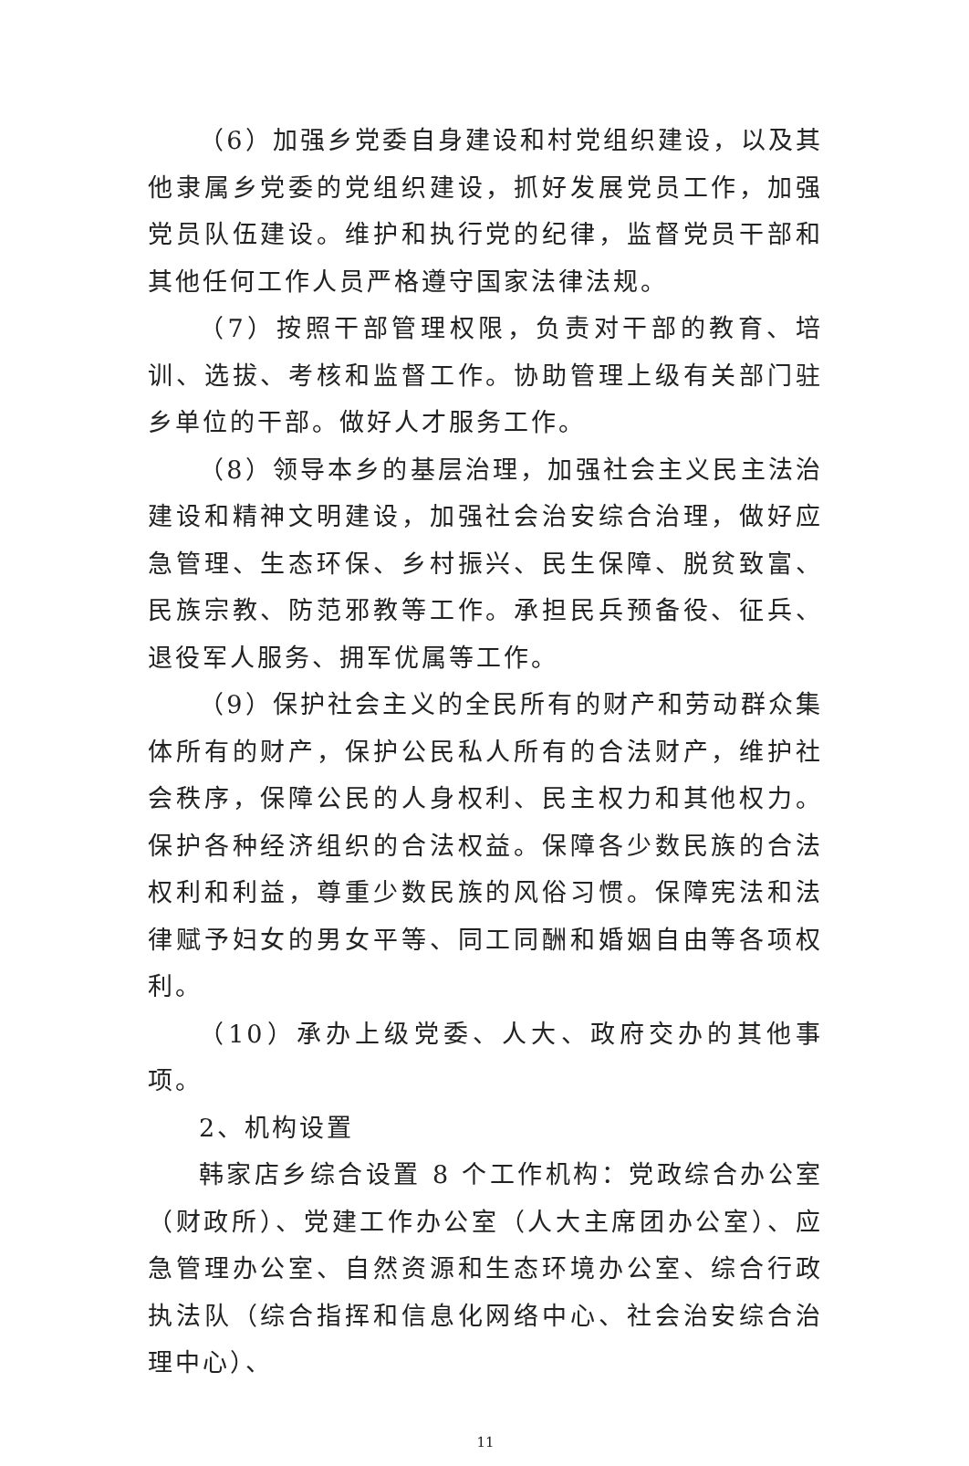（6）加强乡党委自身建设和村党组织建设，以及其他隶属乡党委的党组织建设，抓好发展党员工作，加强党员队伍建设。维护和执行党的纪律，监督党员干部和其他任何工作人员严格遵守国家法律法规。
（7）按照干部管理权限，负责对干部的教育、培训、选拔、考核和监督工作。协助管理上级有关部门驻乡单位的干部。做好人才服务工作。
（8）领导本乡的基层治理，加强社会主义民主法治建设和精神文明建设，加强社会治安综合治理，做好应急管理、生态环保、乡村振兴、民生保障、脱贫致富、民族宗教、防范邪教等工作。承担民兵预备役、征兵、退役军人服务、拥军优属等工作。
（9）保护社会主义的全民所有的财产和劳动群众集体所有的财产，保护公民私人所有的合法财产，维护社会秩序，保障公民的人身权利、民主权力和其他权力。保护各种经济组织的合法权益。保障各少数民族的合法权利和利益，尊重少数民族的风俗习惯。保障宪法和法律赋予妇女的男女平等、同工同酬和婚姻自由等各项权利。
（10）承办上级党委、人大、政府交办的其他事项。
2、机构设置
韩家店乡综合设置 8 个工作机构：党政综合办公室（财政所）、党建工作办公室（人大主席团办公室）、应急管理办公室、自然资源和生态环境办公室、综合行政执法队（综合指挥和信息化网络中心、社会治安综合治理中心）、
11